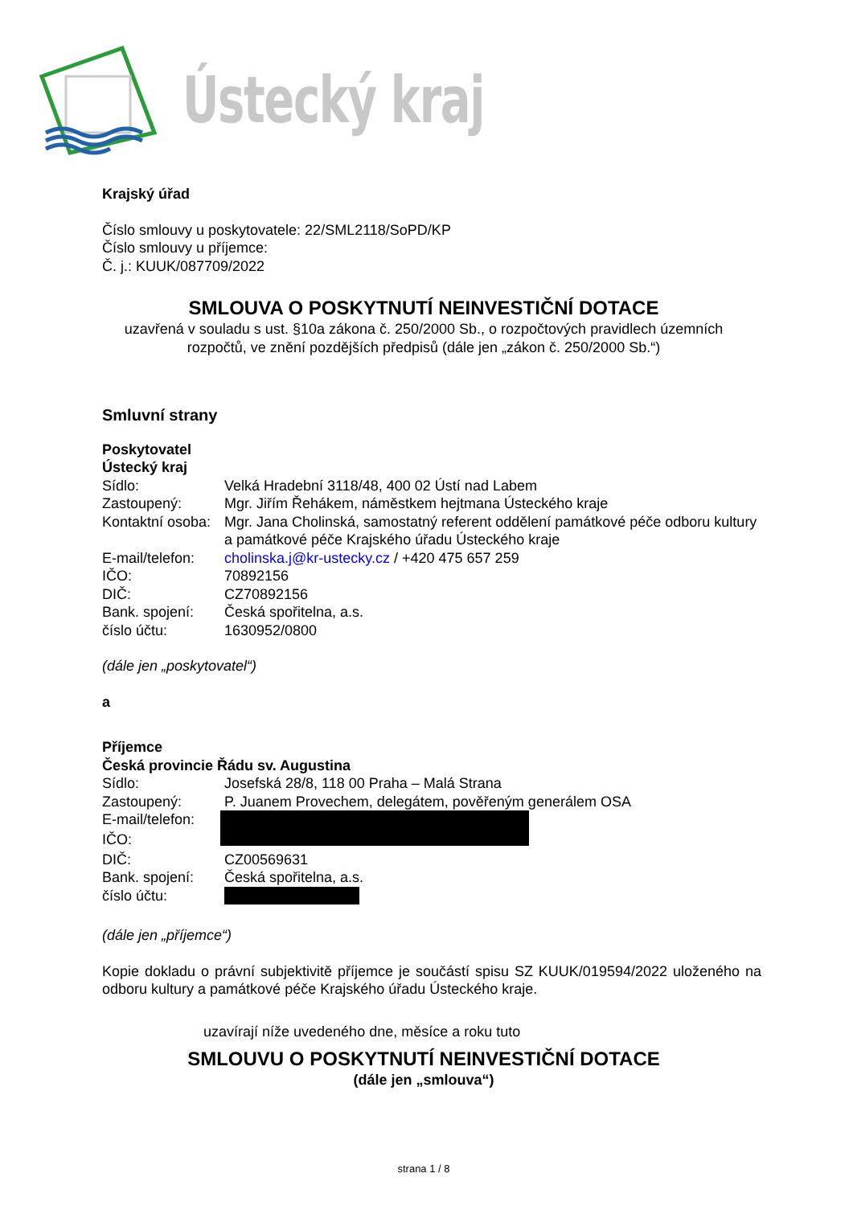Ústecký kraj
Krajský úřad
Číslo smlouvy u poskytovatele: 22/SML2118/SoPD/KP
Číslo smlouvy u příjemce:
Č. j.: KUUK/087709/2022
SMLOUVA O POSKYTNUTÍ NEINVESTIČNÍ DOTACE
uzavřená v souladu s ust. §10a zákona č. 250/2000 Sb., o rozpočtových pravidlech územních rozpočtů, ve znění pozdějších předpisů (dále jen „zákon č. 250/2000 Sb.“)
Smluvní strany
Poskytovatel
Ústecký kraj
| Sídlo: | Velká Hradební 3118/48, 400 02 Ústí nad Labem |
| Zastoupený: | Mgr. Jiřím Řehákem, náměstkem hejtmana Ústeckého kraje |
| Kontaktní osoba: | Mgr. Jana Cholinská, samostatný referent oddělení památkové péče odboru kultury a památkové péče Krajského úřadu Ústeckého kraje |
| E-mail/telefon: | cholinska.j@kr-ustecky.cz / +420 475 657 259 |
| IČO: | 70892156 |
| DIČ: | CZ70892156 |
| Bank. spojení: | Česká spořitelna, a.s. |
| číslo účtu: | 1630952/0800 |
(dále jen „poskytovatel“)
a
Příjemce
Česká provincie Řádu sv. Augustina
| Sídlo: | Josefská 28/8, 118 00 Praha – Malá Strana |
| Zastoupený: | P. Juanem Provechem, delegátem, pověřeným generálem OSA |
| E-mail/telefon: | |
| IČO: | |
| DIČ: | CZ00569631 |
| Bank. spojení: | Česká spořitelna, a.s. |
| číslo účtu: | |
(dále jen „příjemce“)
Kopie dokladu o právní subjektivitě příjemce je součástí spisu SZ KUUK/019594/2022 uloženého na odboru kultury a památkové péče Krajského úřadu Ústeckého kraje.
uzavírají níže uvedeného dne, měsíce a roku tuto
SMLOUVU O POSKYTNUTÍ NEINVESTIČNÍ DOTACE
(dále jen „smlouva“)
strana 1 / 8